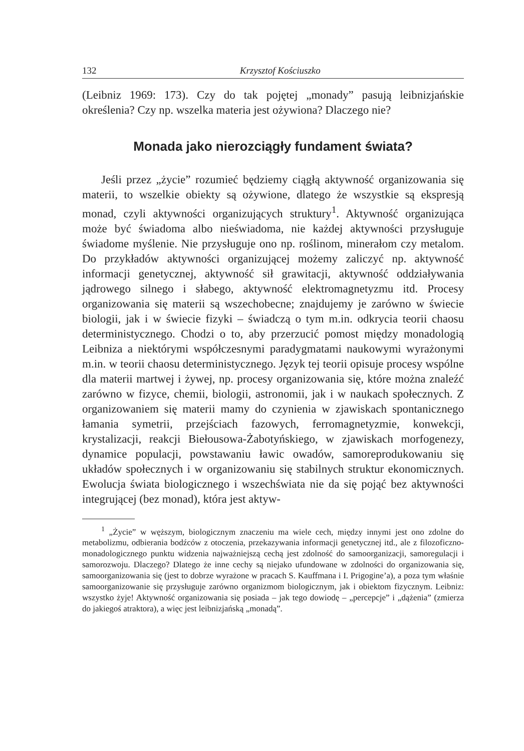132 Krzysztof Kościuszko
(Leibniz 1969: 173). Czy do tak pojętej „monady” pasują leibnizjańskie określenia? Czy np. wszelka materia jest ożywiona? Dlaczego nie?
Monada jako nierozciągły fundament świata?
Jeśli przez „życie” rozumieć będziemy ciągłą aktywność organizowania się materii, to wszelkie obiekty są ożywione, dlatego że wszystkie są ekspresją monad, czyli aktywności organizujących struktury<sup>1</sup>. Aktywność organizująca może być świadoma albo nieświadoma, nie każdej aktywności przysługuje świadome myślenie. Nie przysługuje ono np. roślinom, minerałom czy metalom. Do przykładów aktywności organizującej możemy zaliczyć np. aktywność informacji genetycznej, aktywność sił grawitacji, aktywność oddziaływania jądrowego silnego i słabego, aktywność elektromagnetyzmu itd. Procesy organizowania się materii są wszechobecne; znajdujemy je zarówno w świecie biologii, jak i w świecie fizyki – świadczą o tym m.in. odkrycia teorii chaosu deterministycznego. Chodzi o to, aby przerzucić pomost między monadologią Leibniza a niektórymi współczesnymi paradygmatami naukowymi wyrażonymi m.in. w teorii chaosu deterministycznego. Język tej teorii opisuje procesy wspólne dla materii martwej i żywej, np. procesy organizowania się, które można znaleźć zarówno w fizyce, chemii, biologii, astronomii, jak i w naukach społecznych. Z organizowaniem się materii mamy do czynienia w zjawiskach spontanicznego łamania symetrii, przejściach fazowych, ferromagnetyzmie, konwekcji, krystalizacji, reakcji Biełousowa-Żabotyńskiego, w zjawiskach morfogenezy, dynamice populacji, powstawaniu ławic owadów, samoreprodukowaniu się układów społecznych i w organizowaniu się stabilnych struktur ekonomicznych. Ewolucja świata biologicznego i wszechświata nie da się pojąć bez aktywności integrującej (bez monad), która jest aktyw-
<sup>1</sup> „Życie” w węższym, biologicznym znaczeniu ma wiele cech, między innymi jest ono zdolne do metabolizmu, odbierania bodźców z otoczenia, przekazywania informacji genetycznej itd., ale z filozoficzno-monadologicznego punktu widzenia najważniejszą cechą jest zdolność do samoorganizacji, samoregulacji i samorozwoju. Dlaczego? Dlatego że inne cechy są niejako ufundowane w zdolności do organizowania się, samoorganizowania się (jest to dobrze wyrażone w pracach S. Kauffmana i I. Prigogine’a), a poza tym właśnie samoorganizowanie się przysługuje zarówno organizmom biologicznym, jak i obiektom fizycznym. Leibniz: wszystko żyje! Aktywność organizowania się posiada – jak tego dowiodę – „percepcje” i „dążenia” (zmierza do jakiegoś atraktora), a więc jest leibnizjańską „monadą”.